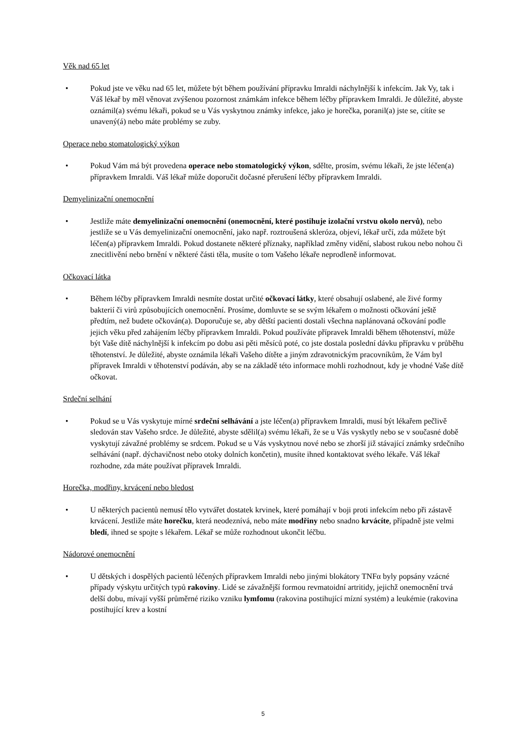Věk nad 65 let
• Pokud jste ve věku nad 65 let, můžete být během používání přípravku Imraldi náchylnější k infekcím. Jak Vy, tak i Váš lékař by měl věnovat zvýšenou pozornost známkám infekce během léčby přípravkem Imraldi. Je důležité, abyste oznámil(a) svému lékaři, pokud se u Vás vyskytnou známky infekce, jako je horečka, poranil(a) jste se, cítíte se unavený(á) nebo máte problémy se zuby.
Operace nebo stomatologický výkon
• Pokud Vám má být provedena operace nebo stomatologický výkon, sdělte, prosím, svému lékaři, že jste léčen(a) přípravkem Imraldi. Váš lékař může doporučit dočasné přerušení léčby přípravkem Imraldi.
Demyelinizační onemocnění
• Jestliže máte demyelinizační onemocnění (onemocnění, které postihuje izolační vrstvu okolo nervů), nebo jestliže se u Vás demyelinizační onemocnění, jako např. roztroušená skleróza, objeví, lékař určí, zda můžete být léčen(a) přípravkem Imraldi. Pokud dostanete některé příznaky, například změny vidění, slabost rukou nebo nohou či znecitlivění nebo brnění v některé části těla, musíte o tom Vašeho lékaře neprodleně informovat.
Očkovací látka
• Během léčby přípravkem Imraldi nesmíte dostat určité očkovací látky, které obsahují oslabené, ale živé formy bakterií či virů způsobujících onemocnění. Prosíme, domluvte se se svým lékařem o možnosti očkování ještě předtím, než budete očkován(a). Doporučuje se, aby dětští pacienti dostali všechna naplánovaná očkování podle jejich věku před zahájením léčby přípravkem Imraldi. Pokud používáte přípravek Imraldi během těhotenství, může být Vaše dítě náchylnější k infekcím po dobu asi pěti měsíců poté, co jste dostala poslední dávku přípravku v průběhu těhotenství. Je důležité, abyste oznámila lékaři Vašeho dítěte a jiným zdravotnickým pracovníkům, že Vám byl přípravek Imraldi v těhotenství podáván, aby se na základě této informace mohli rozhodnout, kdy je vhodné Vaše dítě očkovat.
Srdeční selhání
• Pokud se u Vás vyskytuje mírné srdeční selhávání a jste léčen(a) přípravkem Imraldi, musí být lékařem pečlivě sledován stav Vašeho srdce. Je důležité, abyste sdělil(a) svému lékaři, že se u Vás vyskytly nebo se v současné době vyskytují závažné problémy se srdcem. Pokud se u Vás vyskytnou nové nebo se zhorší již stávající známky srdečního selhávání (např. dýchavičnost nebo otoky dolních končetin), musíte ihned kontaktovat svého lékaře. Váš lékař rozhodne, zda máte používat přípravek Imraldi.
Horečka, modřiny, krvácení nebo bledost
• U některých pacientů nemusí tělo vytvářet dostatek krvinek, které pomáhají v boji proti infekcím nebo při zástavě krvácení. Jestliže máte horečku, která neodeznívá, nebo máte modřiny nebo snadno krvácíte, případně jste velmi bledí, ihned se spojte s lékařem. Lékař se může rozhodnout ukončit léčbu.
Nádorové onemocnění
• U dětských i dospělých pacientů léčených přípravkem Imraldi nebo jinými blokátory TNFα byly popsány vzácné případy výskytu určitých typů rakoviny. Lidé se závažnější formou revmatoidní artritidy, jejichž onemocnění trvá delší dobu, mívají vyšší průměrné riziko vzniku lymfomu (rakovina postihující mízní systém) a leukémie (rakovina postihující krev a kostní
5